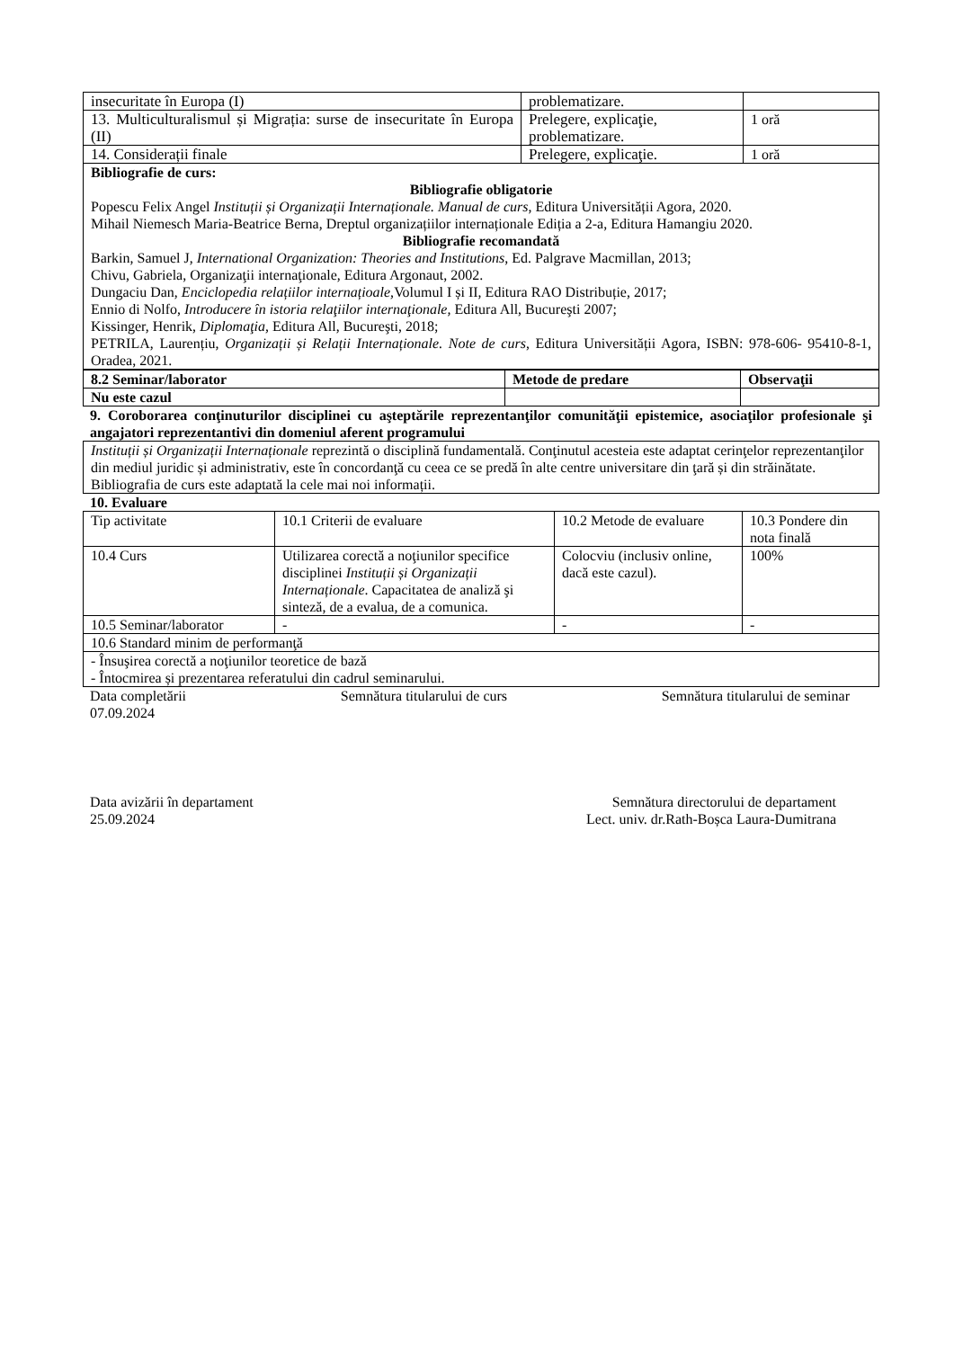| insecuritate în Europa (I) | problematizare. | |
| 13. Multiculturalismul și Migrația: surse de insecuritate în Europa (II) | Prelegere, explicaţie, problematizare. | 1 oră |
| 14. Considerații finale | Prelegere, explicaţie. | 1 oră |
| Bibliografie de curs: Bibliografie obligatorie Popescu Felix Angel Instituții și Organizații Internaționale. Manual de curs , Editura Universității Agora, 2020. Mihail Niemesch Maria-Beatrice Berna, Dreptul organizațiilor internaționale Ediția a 2-a, Editura Hamangiu 2020. Bibliografie recomandată Barkin, Samuel J, International Organization: Theories and Institutions , Ed. Palgrave Macmillan, 2013; Chivu, Gabriela, Organizaţii internaţionale, Editura Argonaut, 2002. Dungaciu Dan, Enciclopedia relațiilor internațioale, Volumul I și II, Editura RAO Distribuție, 2017; Ennio di Nolfo, Introducere în istoria relaţiilor internaţionale, Editura All, Bucureşti 2007; Kissinger, Henrik, Diplomaţia, Editura All, Bucureşti, 2018; PETRILA, Laurențiu, Organizații și Relații Internaționale. Note de curs , Editura Universității Agora, ISBN: 978-606- 95410-8-1, Oradea, 2021. | | |
| 8.2 Seminar/laborator | Metode de predare | Observaţii |
| --- | --- | --- |
| Nu este cazul | | |
9. Coroborarea conţinuturilor disciplinei cu aşteptările reprezentanţilor comunităţii epistemice, asociaţilor profesionale şi angajatori reprezentantivi din domeniul aferent programului
| Instituții și Organizații Internaționale reprezintă o disciplină fundamentală. Conţinutul acesteia este adaptat cerinţelor reprezentanţilor din mediul juridic și administrativ, este în concordanţă cu ceea ce se predă în alte centre universitare din ţară și din străinătate. Bibliografia de curs este adaptată la cele mai noi informații. |
10. Evaluare
| Tip activitate | 10.1 Criterii de evaluare | 10.2 Metode de evaluare | 10.3 Pondere din nota finală |
| 10.4 Curs | Utilizarea corectă a noţiunilor specifice disciplinei Instituții și Organizații Internaționale . Capacitatea de analiză şi sinteză, de a evalua, de a comunica. | Colocviu (inclusiv online, dacă este cazul). | 100% |
| 10.5 Seminar/laborator | - | - | - |
| 10.6 Standard minim de performanţă | | | |
| - Însuşirea corectă a noţiunilor teoretice de bază - Întocmirea și prezentarea referatului din cadrul seminarului. | | | |
Data completării
07.09.2024 Semnătura titularului de curs Semnătura titularului de seminar
Data avizării în departament
25.09.2024 Semnătura directorului de departament
Lect. univ. dr.Rath-Boșca Laura-Dumitrana